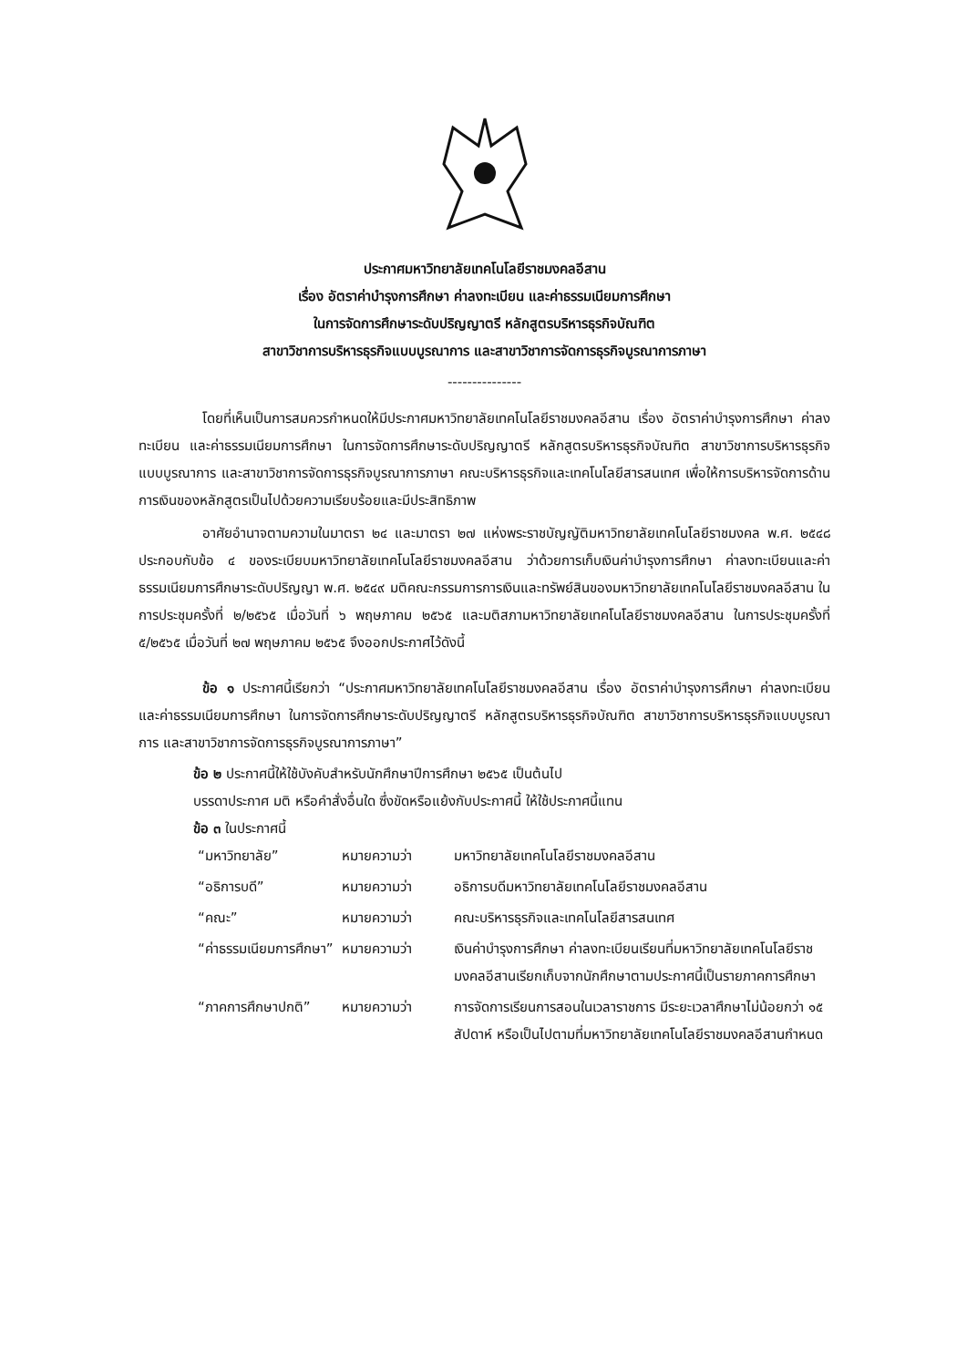ประกาศมหาวิทยาลัยเทคโนโลยีราชมงคลอีสาน
เรื่อง อัตราค่าบำรุงการศึกษา ค่าลงทะเบียน และค่าธรรมเนียมการศึกษา
ในการจัดการศึกษาระดับปริญญาตรี หลักสูตรบริหารธุรกิจบัณฑิต
สาขาวิชาการบริหารธุรกิจแบบบูรณาการ และสาขาวิชาการจัดการธุรกิจบูรณาการภาษา
---------------
โดยที่เห็นเป็นการสมควรกำหนดให้มีประกาศมหาวิทยาลัยเทคโนโลยีราชมงคลอีสาน เรื่อง อัตราค่าบำรุงการศึกษา ค่าลงทะเบียน และค่าธรรมเนียมการศึกษา ในการจัดการศึกษาระดับปริญญาตรี หลักสูตรบริหารธุรกิจบัณฑิต สาขาวิชาการบริหารธุรกิจแบบบูรณาการ และสาขาวิชาการจัดการธุรกิจบูรณาการภาษา คณะบริหารธุรกิจและเทคโนโลยีสารสนเทศ เพื่อให้การบริหารจัดการด้านการเงินของหลักสูตรเป็นไปด้วยความเรียบร้อยและมีประสิทธิภาพ
อาศัยอำนาจตามความในมาตรา ๒๔ และมาตรา ๒๗ แห่งพระราชบัญญัติมหาวิทยาลัยเทคโนโลยีราชมงคล พ.ศ. ๒๕๔๘ ประกอบกับข้อ ๔ ของระเบียบมหาวิทยาลัยเทคโนโลยีราชมงคลอีสาน ว่าด้วยการเก็บเงินค่าบำรุงการศึกษา ค่าลงทะเบียนและค่าธรรมเนียมการศึกษาระดับปริญญา พ.ศ. ๒๕๔๙ มติคณะกรรมการการเงินและทรัพย์สินของมหาวิทยาลัยเทคโนโลยีราชมงคลอีสาน ในการประชุมครั้งที่ ๒/๒๕๖๕ เมื่อวันที่ ๖ พฤษภาคม ๒๕๖๕ และมติสภามหาวิทยาลัยเทคโนโลยีราชมงคลอีสาน ในการประชุมครั้งที่ ๕/๒๕๖๕ เมื่อวันที่ ๒๗ พฤษภาคม ๒๕๖๕ จึงออกประกาศไว้ดังนี้
ข้อ ๑ ประกาศนี้เรียกว่า “ประกาศมหาวิทยาลัยเทคโนโลยีราชมงคลอีสาน เรื่อง อัตราค่าบำรุงการศึกษา ค่าลงทะเบียน และค่าธรรมเนียมการศึกษา ในการจัดการศึกษาระดับปริญญาตรี หลักสูตรบริหารธุรกิจบัณฑิต สาขาวิชาการบริหารธุรกิจแบบบูรณาการ และสาขาวิชาการจัดการธุรกิจบูรณาการภาษา”
ข้อ ๒ ประกาศนี้ให้ใช้บังคับสำหรับนักศึกษาปีการศึกษา ๒๕๖๕ เป็นต้นไป
บรรดาประกาศ มติ หรือคำสั่งอื่นใด ซึ่งขัดหรือแย้งกับประกาศนี้ ให้ใช้ประกาศนี้แทน
ข้อ ๓ ในประกาศนี้
| “มหาวิทยาลัย” | หมายความว่า | มหาวิทยาลัยเทคโนโลยีราชมงคลอีสาน |
| “อธิการบดี” | หมายความว่า | อธิการบดีมหาวิทยาลัยเทคโนโลยีราชมงคลอีสาน |
| “คณะ” | หมายความว่า | คณะบริหารธุรกิจและเทคโนโลยีสารสนเทศ |
| “ค่าธรรมเนียมการศึกษา” | หมายความว่า | เงินค่าบำรุงการศึกษา ค่าลงทะเบียนเรียนที่มหาวิทยาลัยเทคโนโลยีราชมงคลอีสานเรียกเก็บจากนักศึกษาตามประกาศนี้เป็นรายภาคการศึกษา |
| “ภาคการศึกษาปกติ” | หมายความว่า | การจัดการเรียนการสอนในเวลาราชการ มีระยะเวลาศึกษาไม่น้อยกว่า ๑๕ สัปดาห์ หรือเป็นไปตามที่มหาวิทยาลัยเทคโนโลยีราชมงคลอีสานกำหนด |